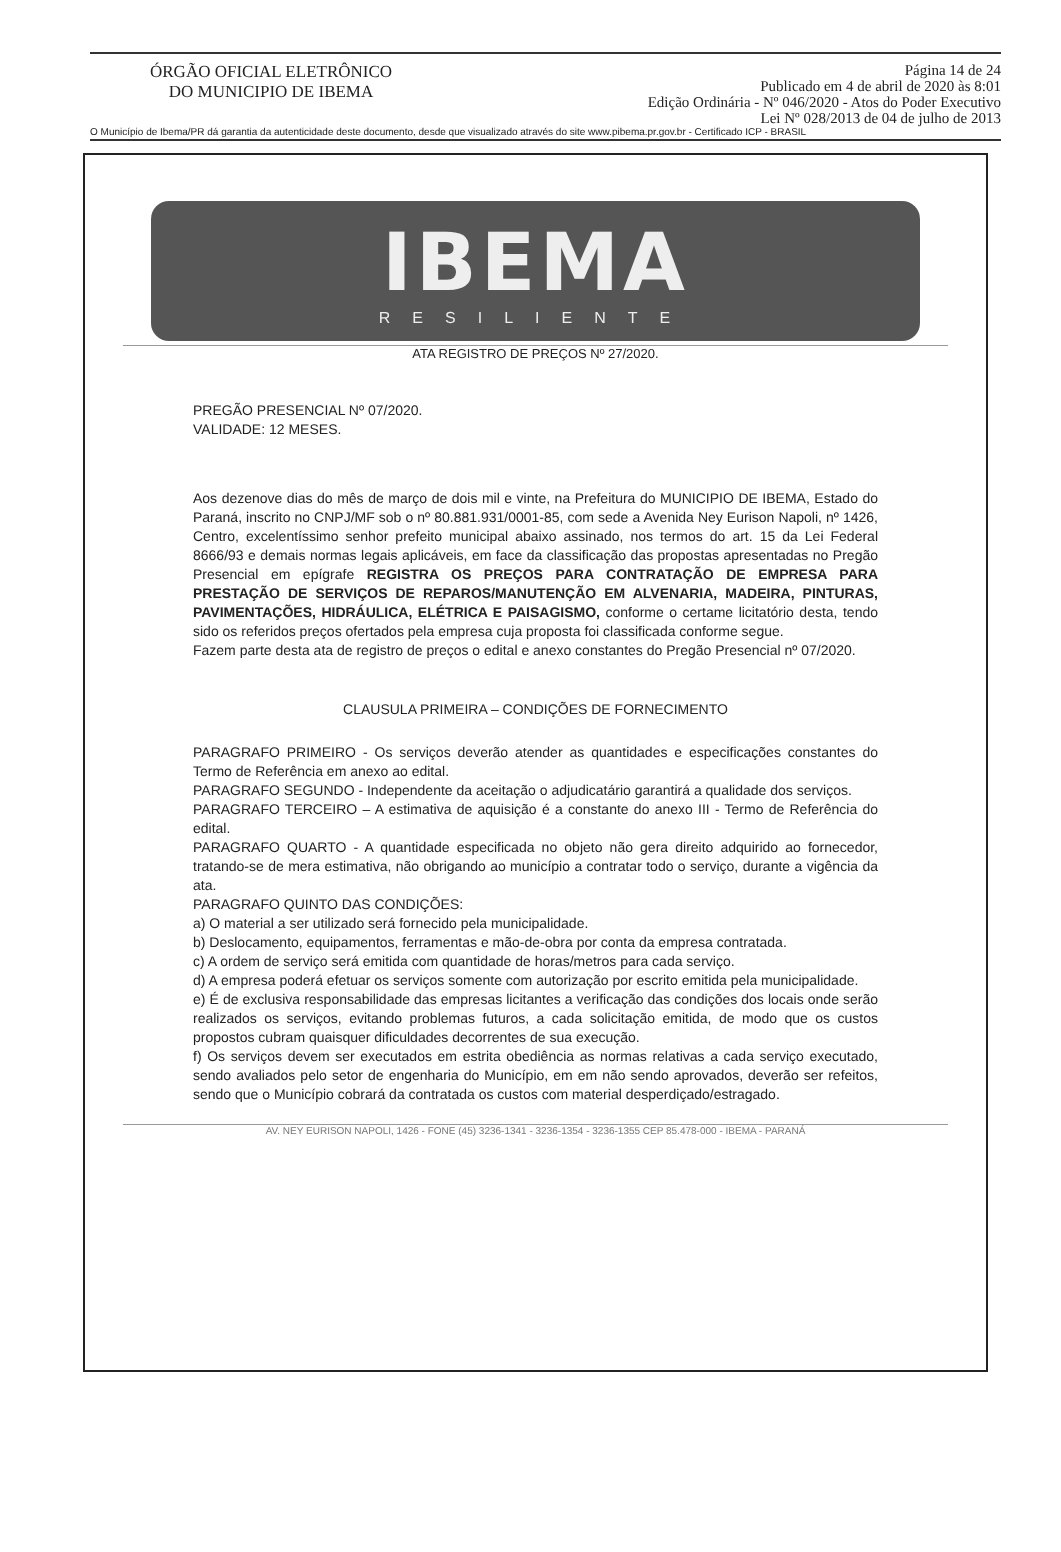ÓRGÃO OFICIAL ELETRÔNICO
DO MUNICIPIO DE IBEMA
Página 14 de 24
Publicado em 4 de abril de 2020 às 8:01
Edição Ordinária - Nº 046/2020 - Atos do Poder Executivo
Lei Nº 028/2013 de 04 de julho de 2013
O Município de Ibema/PR dá garantia da autenticidade deste documento, desde que visualizado através do site www.pibema.pr.gov.br - Certificado ICP - BRASIL
IBEMA
RESILIENTE
ATA REGISTRO DE PREÇOS Nº 27/2020.
PREGÃO PRESENCIAL Nº 07/2020.
VALIDADE: 12 MESES.
Aos dezenove dias do mês de março de dois mil e vinte, na Prefeitura do MUNICIPIO DE IBEMA, Estado do Paraná, inscrito no CNPJ/MF sob o nº 80.881.931/0001-85, com sede a Avenida Ney Eurison Napoli, nº 1426, Centro, excelentíssimo senhor prefeito municipal abaixo assinado, nos termos do art. 15 da Lei Federal 8666/93 e demais normas legais aplicáveis, em face da classificação das propostas apresentadas no Pregão Presencial em epígrafe REGISTRA OS PREÇOS PARA CONTRATAÇÃO DE EMPRESA PARA PRESTAÇÃO DE SERVIÇOS DE REPAROS/MANUTENÇÃO EM ALVENARIA, MADEIRA, PINTURAS, PAVIMENTAÇÕES, HIDRÁULICA, ELÉTRICA E PAISAGISMO, conforme o certame licitatório desta, tendo sido os referidos preços ofertados pela empresa cuja proposta foi classificada conforme segue.
Fazem parte desta ata de registro de preços o edital e anexo constantes do Pregão Presencial nº 07/2020.
CLAUSULA PRIMEIRA – CONDIÇÕES DE FORNECIMENTO
PARAGRAFO PRIMEIRO - Os serviços deverão atender as quantidades e especificações constantes do Termo de Referência em anexo ao edital.
PARAGRAFO SEGUNDO - Independente da aceitação o adjudicatário garantirá a qualidade dos serviços.
PARAGRAFO TERCEIRO – A estimativa de aquisição é a constante do anexo III - Termo de Referência do edital.
PARAGRAFO QUARTO - A quantidade especificada no objeto não gera direito adquirido ao fornecedor, tratando-se de mera estimativa, não obrigando ao município a contratar todo o serviço, durante a vigência da ata.
PARAGRAFO QUINTO DAS CONDIÇÕES:
a) O material a ser utilizado será fornecido pela municipalidade.
b) Deslocamento, equipamentos, ferramentas e mão-de-obra por conta da empresa contratada.
c) A ordem de serviço será emitida com quantidade de horas/metros para cada serviço.
d) A empresa poderá efetuar os serviços somente com autorização por escrito emitida pela municipalidade.
e) É de exclusiva responsabilidade das empresas licitantes a verificação das condições dos locais onde serão realizados os serviços, evitando problemas futuros, a cada solicitação emitida, de modo que os custos propostos cubram quaisquer dificuldades decorrentes de sua execução.
f) Os serviços devem ser executados em estrita obediência as normas relativas a cada serviço executado, sendo avaliados pelo setor de engenharia do Município, em em não sendo aprovados, deverão ser refeitos, sendo que o Município cobrará da contratada os custos com material desperdiçado/estragado.
AV. NEY EURISON NAPOLI, 1426 - FONE (45) 3236-1341 - 3236-1354 - 3236-1355 CEP 85.478-000 - IBEMA - PARANÁ